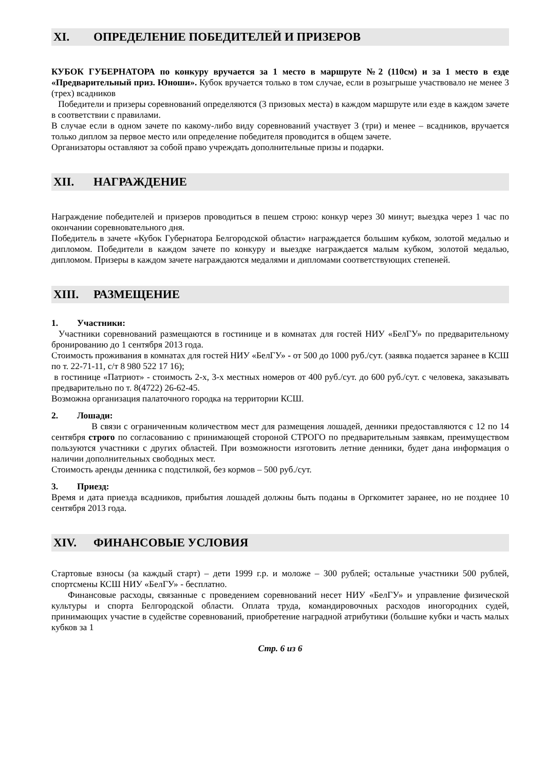XI. ОПРЕДЕЛЕНИЕ ПОБЕДИТЕЛЕЙ И ПРИЗЕРОВ
КУБОК ГУБЕРНАТОРА по конкуру вручается за 1 место в маршруте №2 (110см) и за 1 место в езде «Предварительный приз. Юноши». Кубок вручается только в том случае, если в розыгрыше участвовало не менее 3 (трех) всадников
Победители и призеры соревнований определяются (3 призовых места) в каждом маршруте или езде в каждом зачете в соответствии с правилами.
В случае если в одном зачете по какому-либо виду соревнований участвует 3 (три) и менее – всадников, вручается только диплом за первое место или определение победителя проводится в общем зачете.
Организаторы оставляют за собой право учреждать дополнительные призы и подарки.
XII. НАГРАЖДЕНИЕ
Награждение победителей и призеров проводиться в пешем строю: конкур через 30 минут; выездка через 1 час по окончании соревновательного дня.
Победитель в зачете «Кубок Губернатора Белгородской области» награждается большим кубком, золотой медалью и дипломом. Победители в каждом зачете по конкуру и выездке награждается малым кубком, золотой медалью, дипломом. Призеры в каждом зачете награждаются медалями и дипломами соответствующих степеней.
XIII. РАЗМЕЩЕНИЕ
1. Участники:
Участники соревнований размещаются в гостинице и в комнатах для гостей НИУ «БелГУ» по предварительному бронированию до 1 сентября 2013 года.
Стоимость проживания в комнатах для гостей НИУ «БелГУ» - от 500 до 1000 руб./сут. (заявка подается заранее в КСШ по т. 22-71-11, с/т 8 980 522 17 16);
в гостинице «Патриот» - стоимость 2-х, 3-х местных номеров от 400 руб./сут. до 600 руб./сут. с человека, заказывать предварительно по т. 8(4722) 26-62-45.
Возможна организация палаточного городка на территории КСШ.
2. Лошади:
В связи с ограниченным количеством мест для размещения лошадей, денники предоставляются с 12 по 14 сентября строго по согласованию с принимающей стороной СТРОГО по предварительным заявкам, преимуществом пользуются участники с других областей. При возможности изготовить летние денники, будет дана информация о наличии дополнительных свободных мест.
Стоимость аренды денника с подстилкой, без кормов – 500 руб./сут.
3. Приезд:
Время и дата приезда всадников, прибытия лошадей должны быть поданы в Оргкомитет заранее, но не позднее 10 сентября 2013 года.
XIV. ФИНАНСОВЫЕ УСЛОВИЯ
Стартовые взносы (за каждый старт) – дети 1999 г.р. и моложе – 300 рублей; остальные участники 500 рублей, спортсмены КСШ НИУ «БелГУ» - бесплатно.
Финансовые расходы, связанные с проведением соревнований несет НИУ «БелГУ» и управление физической культуры и спорта Белгородской области. Оплата труда, командировочных расходов иногородних судей, принимающих участие в судействе соревнований, приобретение наградной атрибутики (большие кубки и часть малых кубков за 1
Стр. 6 из 6